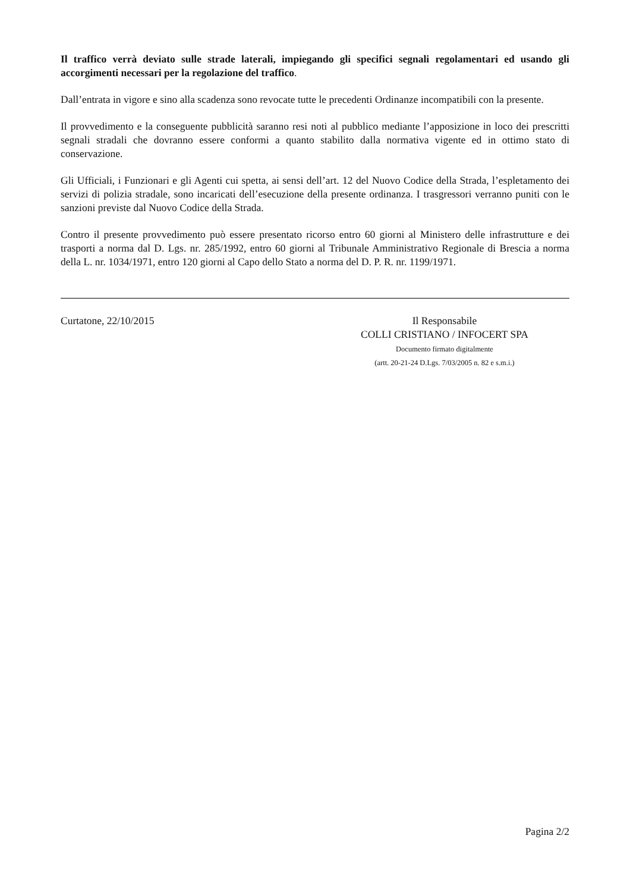Il traffico verrà deviato sulle strade laterali, impiegando gli specifici segnali regolamentari ed usando gli accorgimenti necessari per la regolazione del traffico.
Dall’entrata in vigore e sino alla scadenza sono revocate tutte le precedenti Ordinanze incompatibili con la presente.
Il provvedimento e la conseguente pubblicità saranno resi noti al pubblico mediante l’apposizione in loco dei prescritti segnali stradali che dovranno essere conformi a quanto stabilito dalla normativa vigente ed in ottimo stato di conservazione.
Gli Ufficiali, i Funzionari e gli Agenti cui spetta, ai sensi dell’art. 12 del Nuovo Codice della Strada, l’espletamento dei servizi di polizia stradale, sono incaricati dell’esecuzione della presente ordinanza. I trasgressori verranno puniti con le sanzioni previste dal Nuovo Codice della Strada.
Contro il presente provvedimento può essere presentato ricorso entro 60 giorni al Ministero delle infrastrutture e dei trasporti a norma dal D. Lgs. nr. 285/1992, entro 60 giorni al Tribunale Amministrativo Regionale di Brescia a norma della L. nr. 1034/1971, entro 120 giorni al Capo dello Stato a norma del D. P. R. nr. 1199/1971.
Curtatone, 22/10/2015 Il Responsabile
COLLI CRISTIANO / INFOCERT SPA
Documento firmato digitalmente
(artt. 20-21-24 D.Lgs. 7/03/2005 n. 82 e s.m.i.)
Pagina 2/2